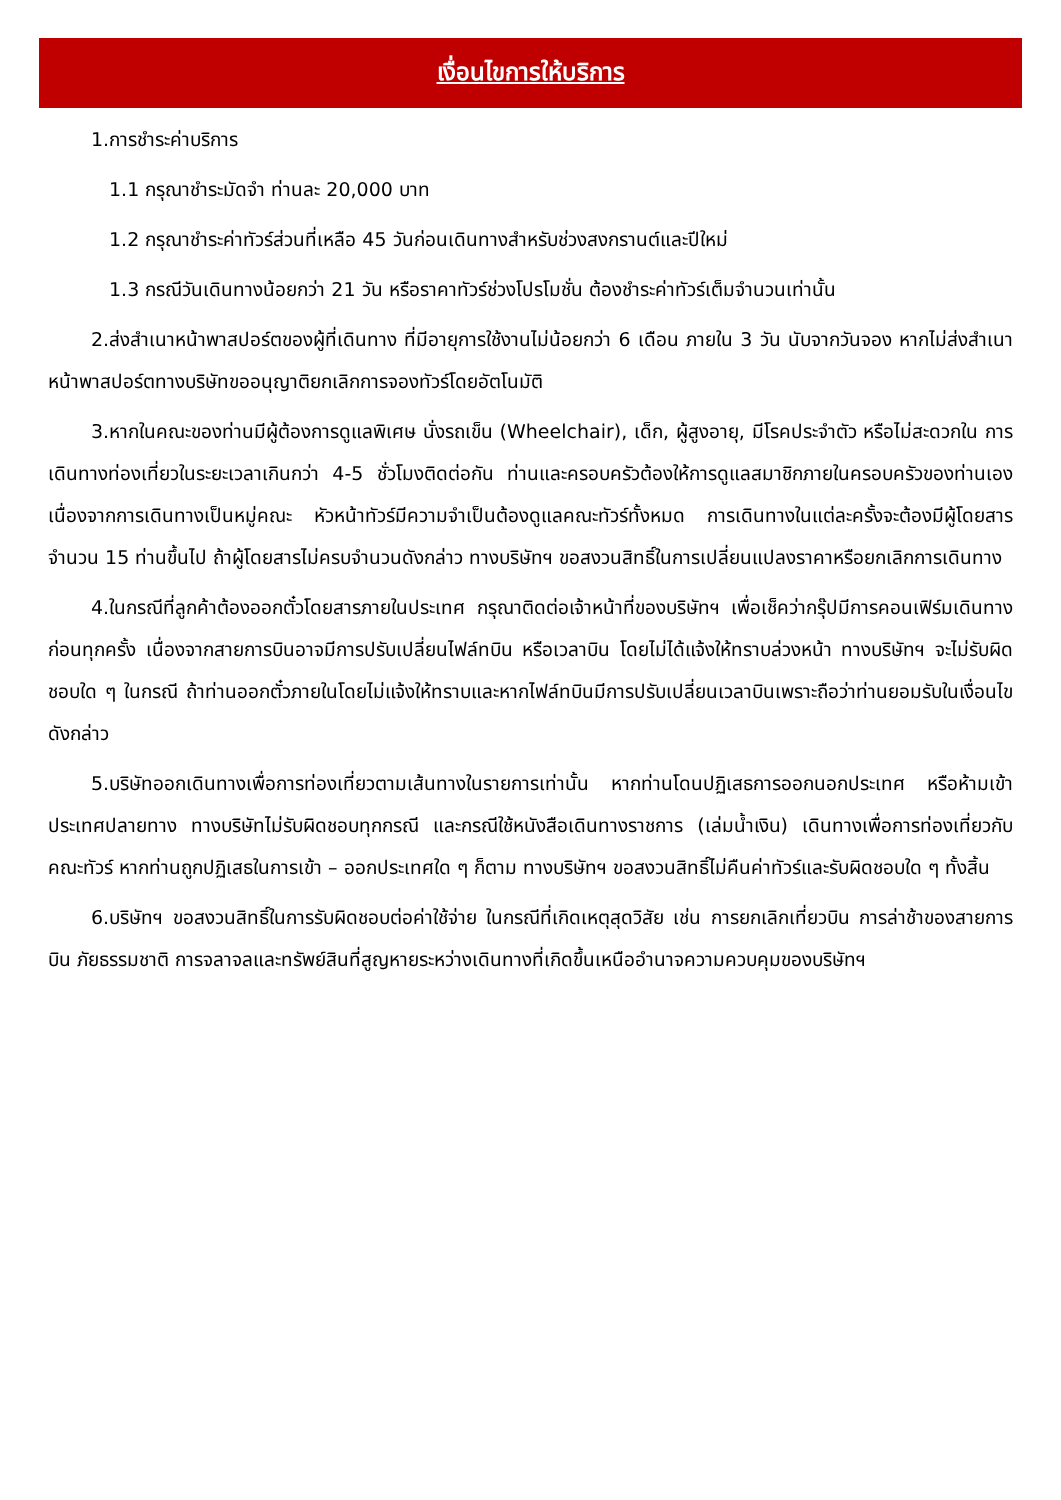เงื่อนไขการให้บริการ
1.การชำระค่าบริการ
1.1 กรุณาชำระมัดจำ ท่านละ 20,000 บาท
1.2 กรุณาชำระค่าทัวร์ส่วนที่เหลือ 45 วันก่อนเดินทางสำหรับช่วงสงกรานต์และปีใหม่
1.3 กรณีวันเดินทางน้อยกว่า 21 วัน หรือราคาทัวร์ช่วงโปรโมชั่น ต้องชำระค่าทัวร์เต็มจำนวนเท่านั้น
2.ส่งสำเนาหน้าพาสปอร์ตของผู้ที่เดินทาง ที่มีอายุการใช้งานไม่น้อยกว่า 6 เดือน ภายใน 3 วัน นับจากวันจอง หากไม่ส่งสำเนาหน้าพาสปอร์ตทางบริษัทขออนุญาติยกเลิกการจองทัวร์โดยอัตโนมัติ
3.หากในคณะของท่านมีผู้ต้องการดูแลพิเศษ นั่งรถเข็น (Wheelchair), เด็ก, ผู้สูงอายุ, มีโรคประจำตัว หรือไม่สะดวกใน การเดินทางท่องเที่ยวในระยะเวลาเกินกว่า 4-5 ชั่วโมงติดต่อกัน ท่านและครอบครัวต้องให้การดูแลสมาชิกภายในครอบครัวของท่านเอง เนื่องจากการเดินทางเป็นหมู่คณะ หัวหน้าทัวร์มีความจำเป็นต้องดูแลคณะทัวร์ทั้งหมด การเดินทางในแต่ละครั้งจะต้องมีผู้โดยสาร จำนวน 15 ท่านขึ้นไป ถ้าผู้โดยสารไม่ครบจำนวนดังกล่าว ทางบริษัทฯ ขอสงวนสิทธิ์ในการเปลี่ยนแปลงราคาหรือยกเลิกการเดินทาง
4.ในกรณีที่ลูกค้าต้องออกตั๋วโดยสารภายในประเทศ กรุณาติดต่อเจ้าหน้าที่ของบริษัทฯ เพื่อเช็คว่ากรุ๊ปมีการคอนเฟิร์มเดินทางก่อนทุกครั้ง เนื่องจากสายการบินอาจมีการปรับเปลี่ยนไฟล์ทบิน หรือเวลาบิน โดยไม่ได้แจ้งให้ทราบล่วงหน้า ทางบริษัทฯ จะไม่รับผิดชอบใด ๆ ในกรณี ถ้าท่านออกตั๋วภายในโดยไม่แจ้งให้ทราบและหากไฟล์ทบินมีการปรับเปลี่ยนเวลาบินเพราะถือว่าท่านยอมรับในเงื่อนไขดังกล่าว
5.บริษัทออกเดินทางเพื่อการท่องเที่ยวตามเส้นทางในรายการเท่านั้น หากท่านโดนปฏิเสธการออกนอกประเทศ หรือห้ามเข้าประเทศปลายทาง ทางบริษัทไม่รับผิดชอบทุกกรณี และกรณีใช้หนังสือเดินทางราชการ (เล่มน้ำเงิน) เดินทางเพื่อการท่องเที่ยวกับคณะทัวร์ หากท่านถูกปฏิเสธในการเข้า – ออกประเทศใด ๆ ก็ตาม ทางบริษัทฯ ขอสงวนสิทธิ์ไม่คืนค่าทัวร์และรับผิดชอบใด ๆ ทั้งสิ้น
6.บริษัทฯ ขอสงวนสิทธิ์ในการรับผิดชอบต่อค่าใช้จ่าย ในกรณีที่เกิดเหตุสุดวิสัย เช่น การยกเลิกเที่ยวบิน การล่าช้าของสายการบิน ภัยธรรมชาติ การจลาจลและทรัพย์สินที่สูญหายระหว่างเดินทางที่เกิดขึ้นเหนืออำนาจความควบคุมของบริษัทฯ